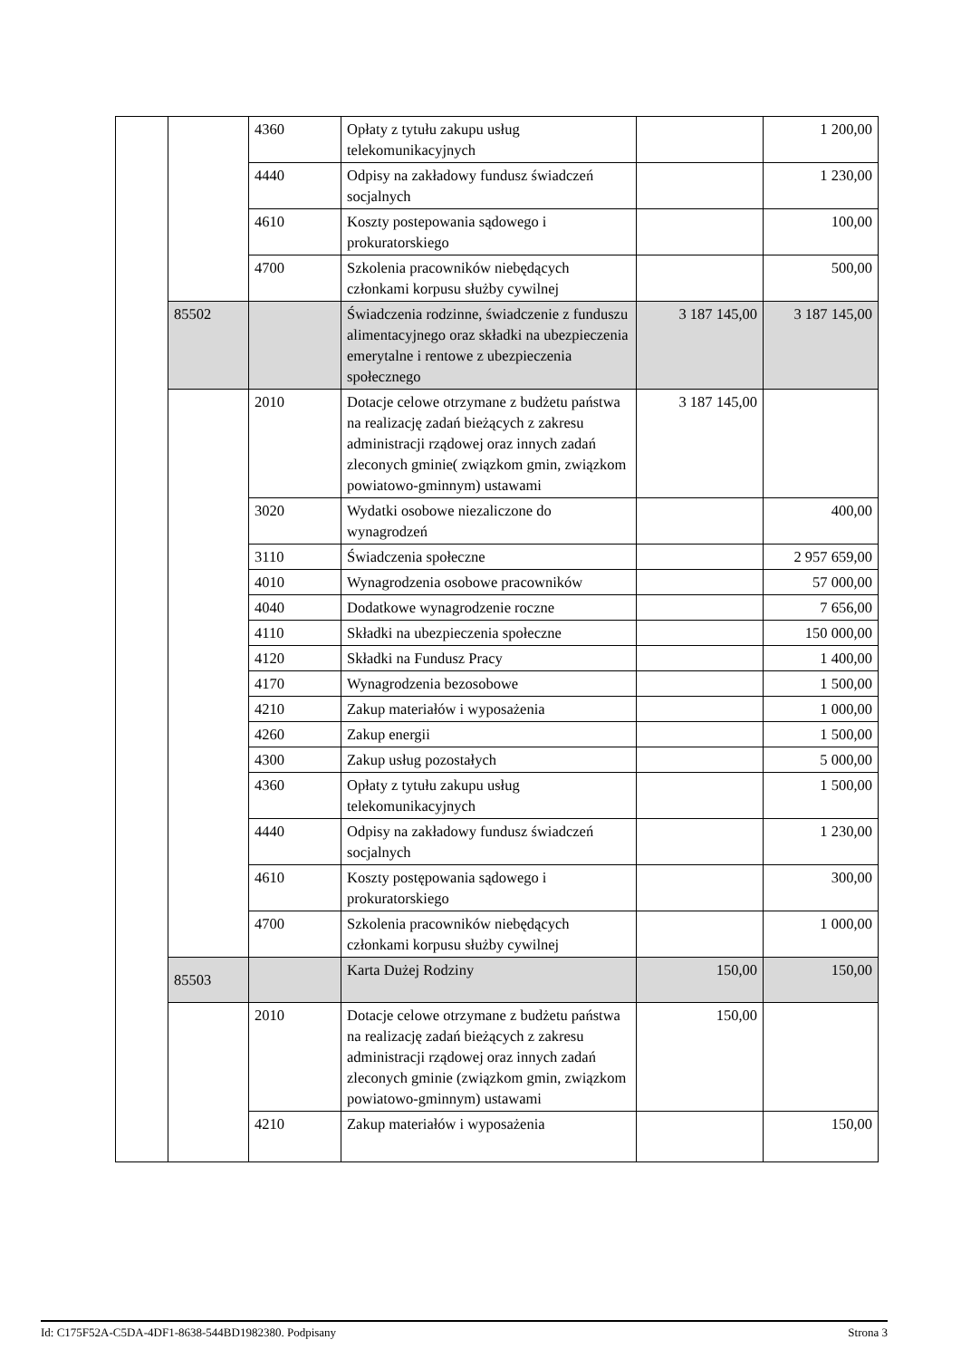| | | 4360 | Opłaty z tytułu zakupu usług telekomunikacyjnych | | 1 200,00 |
| | | 4440 | Odpisy na zakładowy fundusz świadczeń socjalnych | | 1 230,00 |
| | | 4610 | Koszty postepowania sądowego i prokuratorskiego | | 100,00 |
| | | 4700 | Szkolenia pracowników niebędących członkami korpusu służby cywilnej | | 500,00 |
| | 85502 | | Świadczenia rodzinne, świadczenie z funduszu alimentacyjnego oraz składki na ubezpieczenia emerytalne i rentowe z ubezpieczenia społecznego | 3 187 145,00 | 3 187 145,00 |
| | | 2010 | Dotacje celowe otrzymane z budżetu państwa na realizację zadań bieżących z zakresu administracji rządowej oraz innych zadań zleconych gminie( związkom gmin, związkom powiatowo-gminnym) ustawami | 3 187 145,00 | |
| | | 3020 | Wydatki osobowe niezaliczone do wynagrodzeń | | 400,00 |
| | | 3110 | Świadczenia społeczne | | 2 957 659,00 |
| | | 4010 | Wynagrodzenia osobowe pracowników | | 57 000,00 |
| | | 4040 | Dodatkowe wynagrodzenie roczne | | 7 656,00 |
| | | 4110 | Składki na ubezpieczenia społeczne | | 150 000,00 |
| | | 4120 | Składki na Fundusz Pracy | | 1 400,00 |
| | | 4170 | Wynagrodzenia bezosobowe | | 1 500,00 |
| | | 4210 | Zakup materiałów i wyposażenia | | 1 000,00 |
| | | 4260 | Zakup energii | | 1 500,00 |
| | | 4300 | Zakup usług pozostałych | | 5 000,00 |
| | | 4360 | Opłaty z tytułu zakupu usług telekomunikacyjnych | | 1 500,00 |
| | | 4440 | Odpisy na zakładowy fundusz świadczeń socjalnych | | 1 230,00 |
| | | 4610 | Koszty postępowania sądowego i prokuratorskiego | | 300,00 |
| | | 4700 | Szkolenia pracowników niebędących członkami korpusu służby cywilnej | | 1 000,00 |
| | 85503 | | Karta Dużej Rodziny | 150,00 | 150,00 |
| | | 2010 | Dotacje celowe otrzymane z budżetu państwa na realizację zadań bieżących z zakresu administracji rządowej oraz innych zadań zleconych gminie (związkom gmin, związkom powiatowo-gminnym) ustawami | 150,00 | |
| | | 4210 | Zakup materiałów i wyposażenia | | 150,00 |
Id: C175F52A-C5DA-4DF1-8638-544BD1982380. Podpisany Strona 3